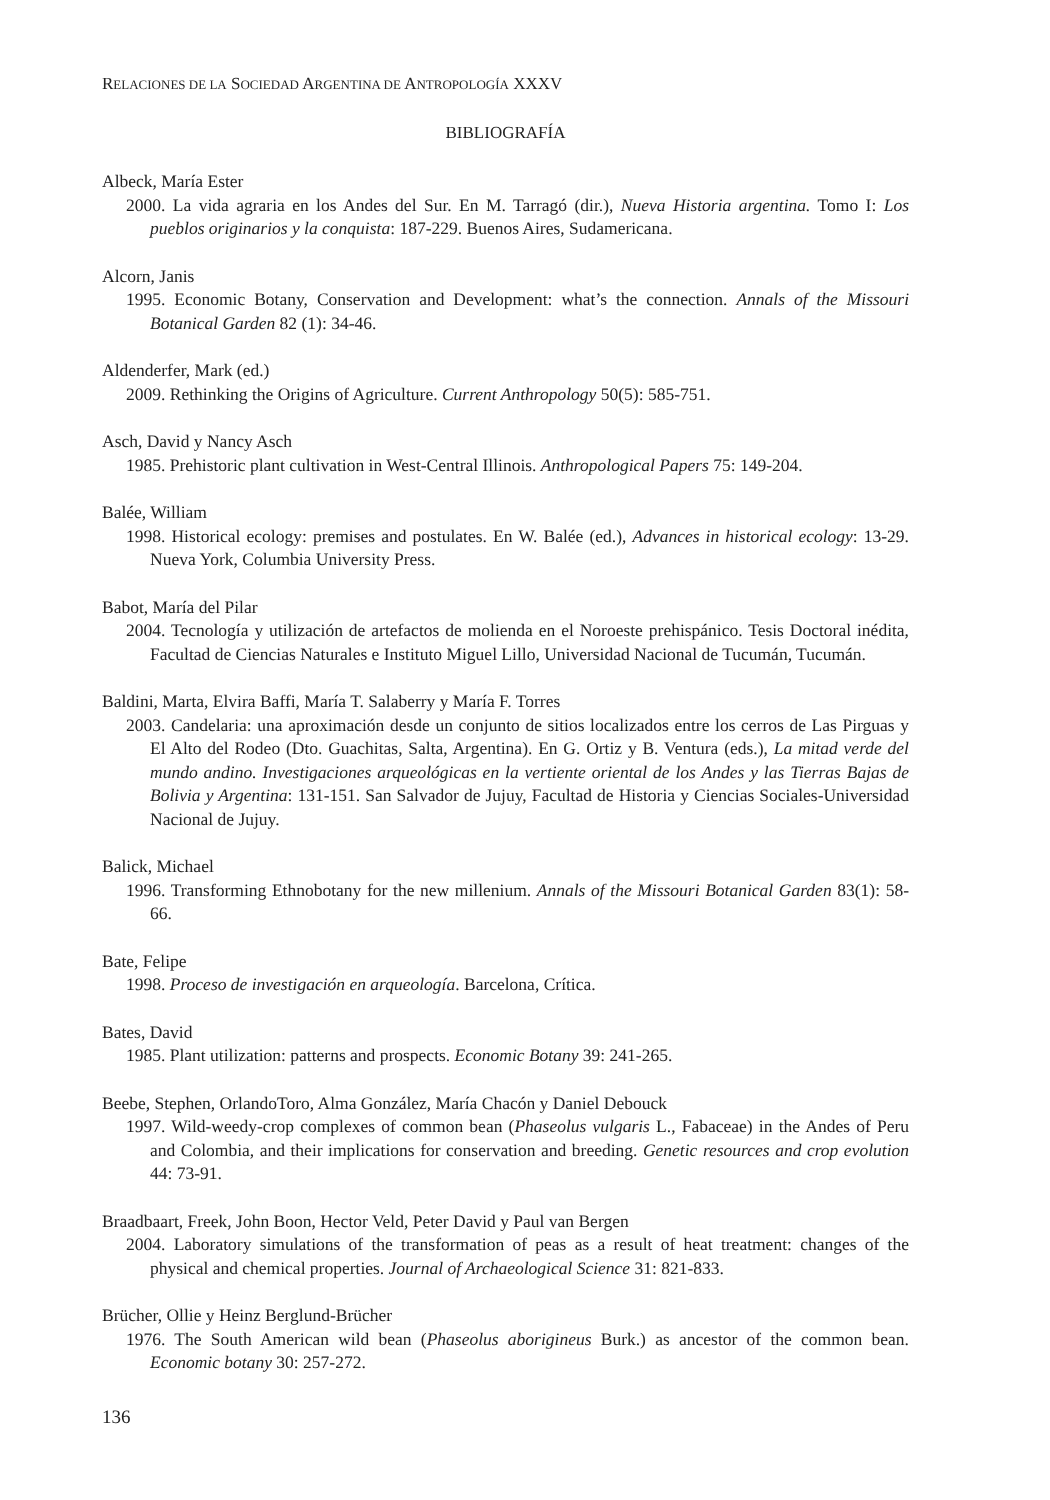RELACIONES DE LA SOCIEDAD ARGENTINA DE ANTROPOLOGÍA XXXV
BIBLIOGRAFÍA
Albeck, María Ester
2000. La vida agraria en los Andes del Sur. En M. Tarragó (dir.), Nueva Historia argentina. Tomo I: Los pueblos originarios y la conquista: 187-229. Buenos Aires, Sudamericana.
Alcorn, Janis
1995. Economic Botany, Conservation and Development: what’s the connection. Annals of the Missouri Botanical Garden 82 (1): 34-46.
Aldenderfer, Mark (ed.)
2009. Rethinking the Origins of Agriculture. Current Anthropology 50(5): 585-751.
Asch, David y Nancy Asch
1985. Prehistoric plant cultivation in West-Central Illinois. Anthropological Papers 75: 149-204.
Balée, William
1998. Historical ecology: premises and postulates. En W. Balée (ed.), Advances in historical ecology: 13-29. Nueva York, Columbia University Press.
Babot, María del Pilar
2004. Tecnología y utilización de artefactos de molienda en el Noroeste prehispánico. Tesis Doctoral inédita, Facultad de Ciencias Naturales e Instituto Miguel Lillo, Universidad Nacional de Tucumán, Tucumán.
Baldini, Marta, Elvira Baffi, María T. Salaberry y María F. Torres
2003. Candelaria: una aproximación desde un conjunto de sitios localizados entre los cerros de Las Pirguas y El Alto del Rodeo (Dto. Guachitas, Salta, Argentina). En G. Ortiz y B. Ventura (eds.), La mitad verde del mundo andino. Investigaciones arqueológicas en la vertiente oriental de los Andes y las Tierras Bajas de Bolivia y Argentina: 131-151. San Salvador de Jujuy, Facultad de Historia y Ciencias Sociales-Universidad Nacional de Jujuy.
Balick, Michael
1996. Transforming Ethnobotany for the new millenium. Annals of the Missouri Botanical Garden 83(1): 58-66.
Bate, Felipe
1998. Proceso de investigación en arqueología. Barcelona, Crítica.
Bates, David
1985. Plant utilization: patterns and prospects. Economic Botany 39: 241-265.
Beebe, Stephen, OrlandoToro, Alma González, María Chacón y Daniel Debouck
1997. Wild-weedy-crop complexes of common bean (Phaseolus vulgaris L., Fabaceae) in the Andes of Peru and Colombia, and their implications for conservation and breeding. Genetic resources and crop evolution 44: 73-91.
Braadbaart, Freek, John Boon, Hector Veld, Peter David y Paul van Bergen
2004. Laboratory simulations of the transformation of peas as a result of heat treatment: changes of the physical and chemical properties. Journal of Archaeological Science 31: 821-833.
Brücher, Ollie y Heinz Berglund-Brücher
1976. The South American wild bean (Phaseolus aborigineus Burk.) as ancestor of the common bean. Economic botany 30: 257-272.
136